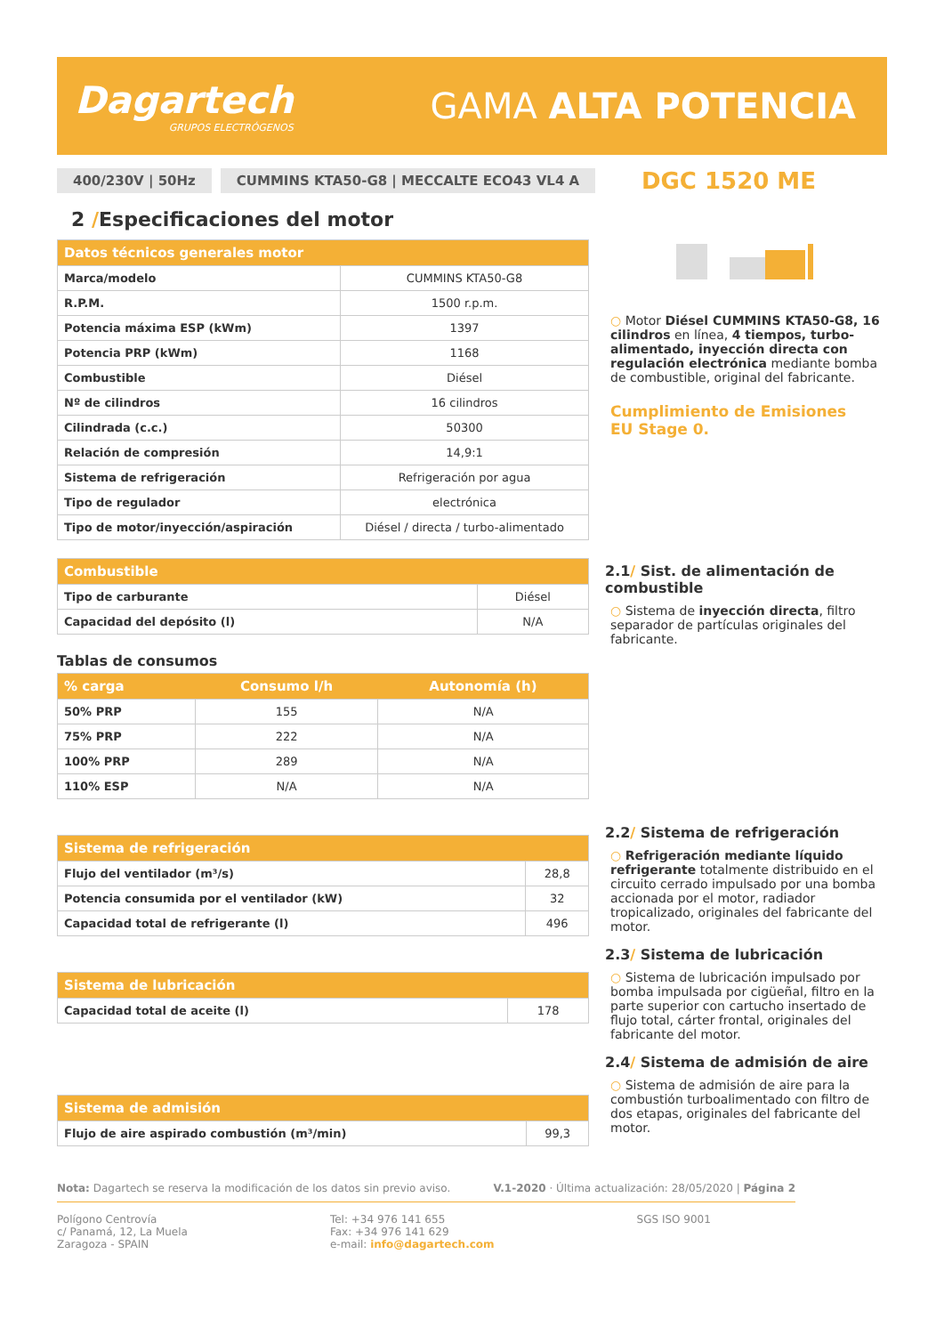Dagartech
GRUPOS ELECTRÓGENOS
GAMA ALTA POTENCIA
400/230V | 50Hz
CUMMINS KTA50-G8 | MECCALTE ECO43 VL4 A
DGC 1520 ME
2 /Especificaciones del motor
| Datos técnicos generales motor | |
| --- | --- |
| Marca/modelo | CUMMINS KTA50-G8 |
| R.P.M. | 1500 r.p.m. |
| Potencia máxima ESP (kWm) | 1397 |
| Potencia PRP (kWm) | 1168 |
| Combustible | Diésel |
| Nº de cilindros | 16 cilindros |
| Cilindrada (c.c.) | 50300 |
| Relación de compresión | 14,9:1 |
| Sistema de refrigeración | Refrigeración por agua |
| Tipo de regulador | electrónica |
| Tipo de motor/inyección/aspiración | Diésel / directa / turbo-alimentado |
| Combustible | |
| --- | --- |
| Tipo de carburante | Diésel |
| Capacidad del depósito (l) | N/A |
Tablas de consumos
| % carga | Consumo l/h | Autonomía (h) |
| --- | --- | --- |
| 50% PRP | 155 | N/A |
| 75% PRP | 222 | N/A |
| 100% PRP | 289 | N/A |
| 110% ESP | N/A | N/A |
| Sistema de refrigeración | |
| --- | --- |
| Flujo del ventilador (m³/s) | 28,8 |
| Potencia consumida por el ventilador (kW) | 32 |
| Capacidad total de refrigerante (l) | 496 |
| Sistema de lubricación | |
| --- | --- |
| Capacidad total de aceite (l) | 178 |
| Sistema de admisión | |
| --- | --- |
| Flujo de aire aspirado combustión (m³/min) | 99,3 |
○ Motor Diésel CUMMINS KTA50-G8, 16 cilindros en línea, 4 tiempos, turbo-alimentado, inyección directa con regulación electrónica mediante bomba de combustible, original del fabricante.
Cumplimiento de Emisiones
EU Stage 0.
2.1/ Sist. de alimentación de combustible
○ Sistema de inyección directa, filtro separador de partículas originales del fabricante.
2.2/ Sistema de refrigeración
○ Refrigeración mediante líquido refrigerante totalmente distribuido en el circuito cerrado impulsado por una bomba accionada por el motor, radiador tropicalizado, originales del fabricante del motor.
2.3/ Sistema de lubricación
○ Sistema de lubricación impulsado por bomba impulsada por cigüeñal, filtro en la parte superior con cartucho insertado de flujo total, cárter frontal, originales del fabricante del motor.
2.4/ Sistema de admisión de aire
○ Sistema de admisión de aire para la combustión turboalimentado con filtro de dos etapas, originales del fabricante del motor.
Nota: Dagartech se reserva la modificación de los datos sin previo aviso. V.1-2020 · Última actualización: 28/05/2020 | Página 2
Polígono Centrovía
c/ Panamá, 12, La Muela
Zaragoza - SPAIN
Tel: +34 976 141 655
Fax: +34 976 141 629
e-mail: info@dagartech.com
SGS ISO 9001